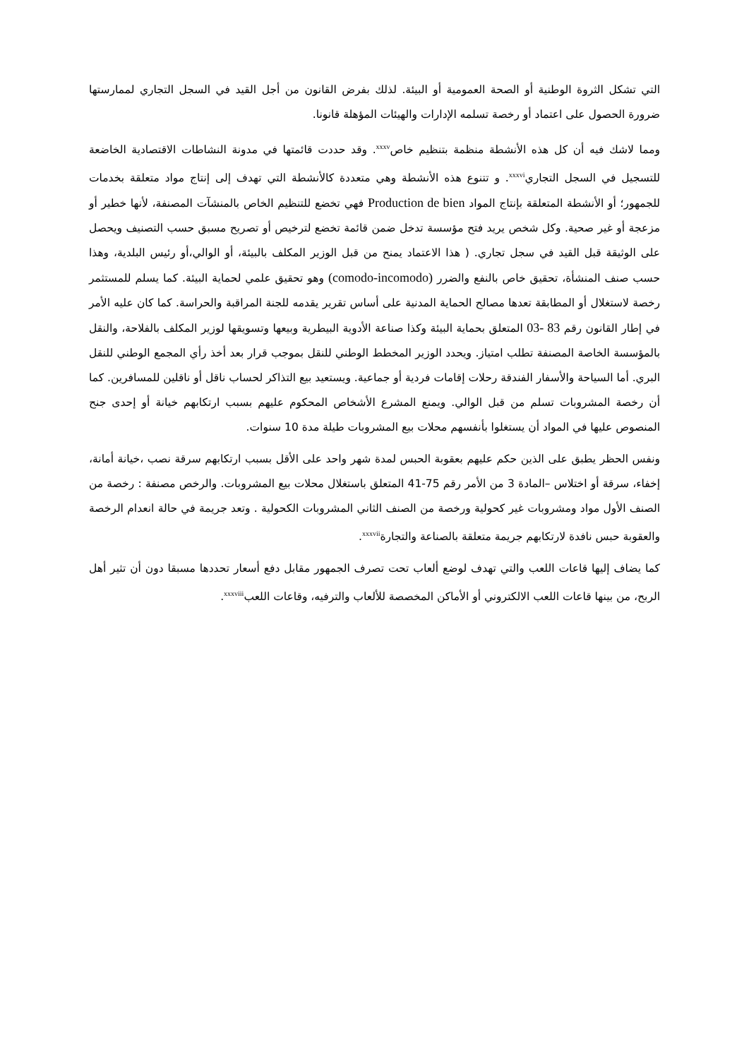التي تشكل الثروة الوطنية أو الصحة العمومية أو البيئة. لذلك بفرض القانون من أجل القيد في السجل التجاري لممارستها ضرورة الحصول على اعتماد أو رخصة تسلمه الإدارات والهيئات المؤهلة قانونا.
ومما لاشك فيه أن كل هذه الأنشطة منظمة بتنظيم خاص<sup>xxxv</sup>. وقد حددت قائمتها في مدونة النشاطات الاقتصادية الخاضعة للتسجيل في السجل التجاري<sup>xxxvi</sup>. و تتنوع هذه الأنشطة وهي متعددة كالأنشطة التي تهدف إلى إنتاج مواد متعلقة بخدمات للجمهور؛ أو الأنشطة المتعلقة بإنتاج المواد Production de bien فهي تخضع للتنظيم الخاص بالمنشآت المصنفة، لأنها خطير أو مزعجة أو غير صحية. وكل شخص يريد فتح مؤسسة تدخل ضمن قائمة تخضع لترخيص أو تصريح مسبق حسب التصنيف ويحصل على الوثيقة قبل القيد في سجل تجاري. ( هذا الاعتماد يمنح من قبل الوزير المكلف بالبيئة، أو الوالي،أو رئيس البلدية، وهذا حسب صنف المنشأة، تحقيق خاص بالنفع والضرر (comodo-incomodo) وهو تحقيق علمي لحماية البيئة. كما يسلم للمستثمر رخصة لاستغلال أو المطابقة تعدها مصالح الحماية المدنية على أساس تقرير يقدمه للجنة المراقبة والحراسة. كما كان عليه الأمر في إطار القانون رقم 83 -03 المتعلق بحماية البيئة وكذا صناعة الأدوية البيطرية وبيعها وتسويقها لوزير المكلف بالفلاحة، والنقل بالمؤسسة الخاصة المصنفة تطلب امتياز. ويحدد الوزير المخطط الوطني للنقل بموجب قرار بعد أخذ رأي المجمع الوطني للنقل البري. أما السياحة والأسفار الفندقة رحلات إقامات فردية أو جماعية. ويستعيد بيع التذاكر لحساب ناقل أو ناقلين للمسافرين. كما أن رخصة المشروبات تسلم من قبل الوالي. ويمنع المشرع الأشخاص المحكوم عليهم بسبب ارتكابهم خيانة أو إحدى جنح المنصوص عليها في المواد أن يستغلوا بأنفسهم محلات بيع المشروبات طيلة مدة 10 سنوات.
ونفس الحظر يطبق على الذين حكم عليهم بعقوبة الحبس لمدة شهر واحد على الأقل بسبب ارتكابهم سرقة نصب ،خيانة أمانة، إخفاء، سرقة أو اختلاس –المادة 3 من الأمر رقم 75-41 المتعلق باستغلال محلات بيع المشروبات. والرخص مصنفة : رخصة من الصنف الأول مواد ومشروبات غير كحولية ورخصة من الصنف الثاني المشروبات الكحولية . وتعد جريمة في حالة انعدام الرخصة والعقوبة حبس نافدة لارتكابهم جريمة متعلقة بالصناعة والتجارة<sup>xxxvii</sup>.
كما يضاف إليها قاعات اللعب والتي تهدف لوضع ألعاب تحت تصرف الجمهور مقابل دفع أسعار تحددها مسبقا دون أن تثير أهل الربح، من بينها قاعات اللعب الالكتروني أو الأماكن المخصصة للألعاب والترفيه، وقاعات اللعب<sup>xxxviii</sup>.